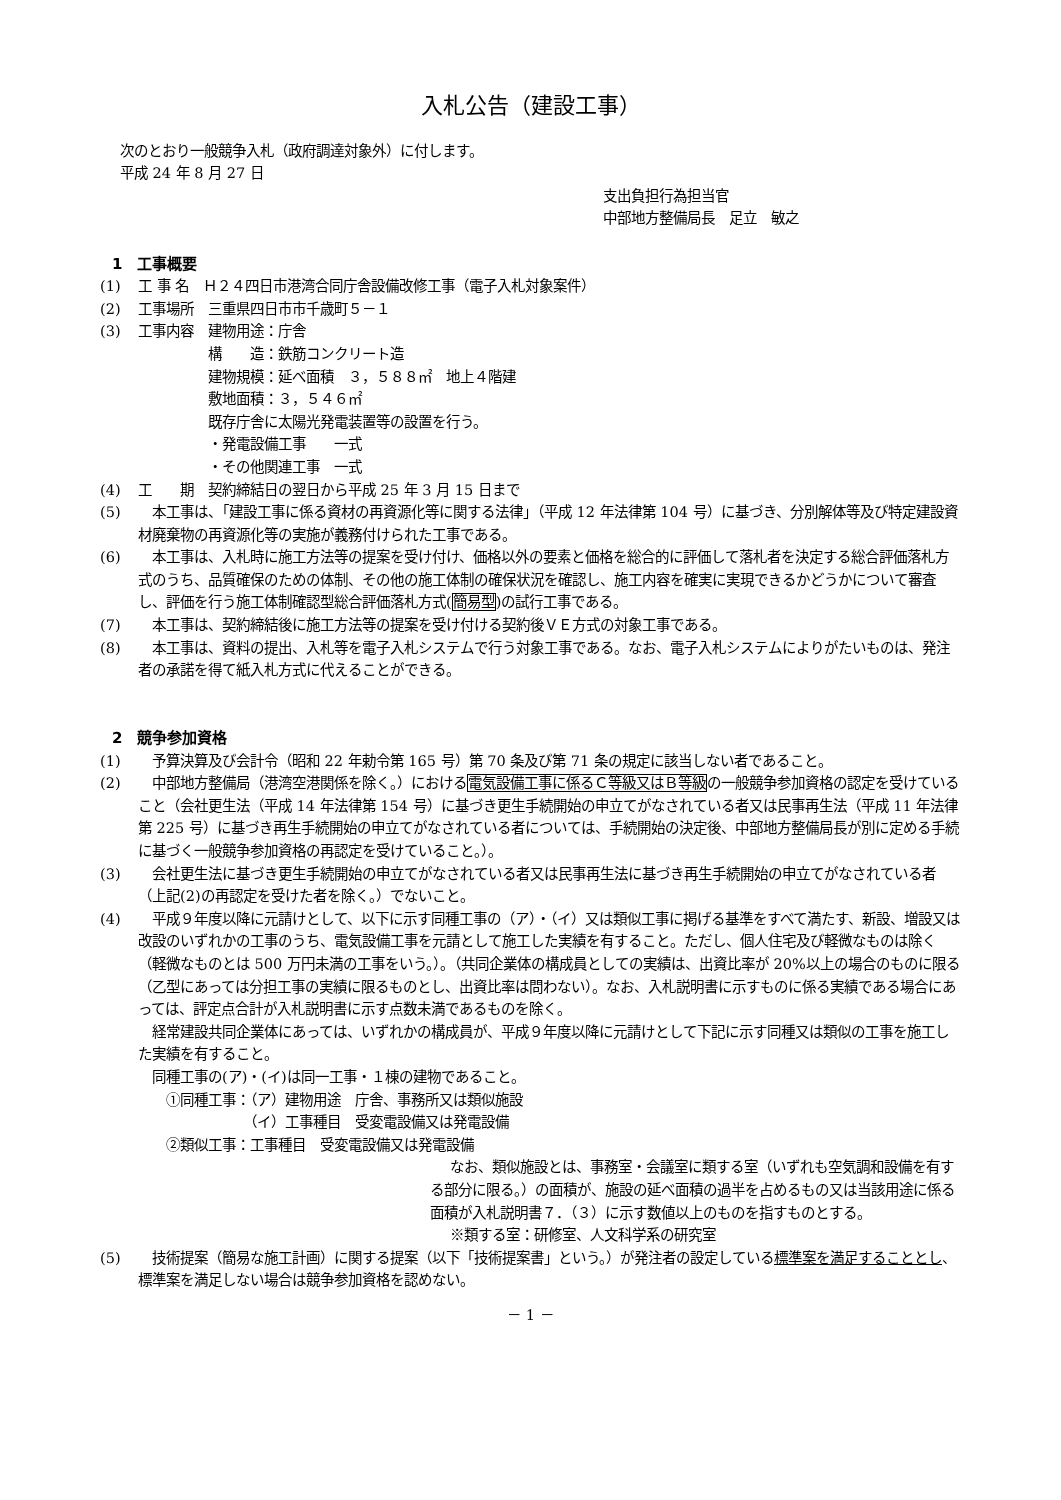入札公告（建設工事）
次のとおり一般競争入札（政府調達対象外）に付します。
平成 24 年 8 月 27 日
支出負担行為担当官
中部地方整備局長　足立　敏之
1　工事概要
(1) 工 事 名　Ｈ２４四日市港湾合同庁舎設備改修工事（電子入札対象案件）
(2) 工事場所　三重県四日市市千歳町５－１
(3) 工事内容　建物用途：庁舎
　　　　　構　　造：鉄筋コンクリート造
　　　　　建物規模：延べ面積　３，５８８㎡　地上４階建
　　　　　敷地面積：３，５４６㎡
　　　　　既存庁舎に太陽光発電装置等の設置を行う。
　　　　　・発電設備工事　　一式
　　　　　・その他関連工事　一式
(4) 工　　期　契約締結日の翌日から平成 25 年 3 月 15 日まで
(5)　本工事は、「建設工事に係る資材の再資源化等に関する法律」（平成 12 年法律第 104 号）に基づき、分別解体等及び特定建設資材廃棄物の再資源化等の実施が義務付けられた工事である。
(6)　本工事は、入札時に施工方法等の提案を受け付け、価格以外の要素と価格を総合的に評価して落札者を決定する総合評価落札方式のうち、品質確保のための体制、その他の施工体制の確保状況を確認し、施工内容を確実に実現できるかどうかについて審査し、評価を行う施工体制確認型総合評価落札方式(簡易型)の試行工事である。
(7)　本工事は、契約締結後に施工方法等の提案を受け付ける契約後ＶＥ方式の対象工事である。
(8)　本工事は、資料の提出、入札等を電子入札システムで行う対象工事である。なお、電子入札システムによりがたいものは、発注者の承諾を得て紙入札方式に代えることができる。
2　競争参加資格
(1)　予算決算及び会計令（昭和 22 年勅令第 165 号）第 70 条及び第 71 条の規定に該当しない者であること。
(2)　中部地方整備局（港湾空港関係を除く。）における電気設備工事に係るＣ等級又はＢ等級の一般競争参加資格の認定を受けていること（会社更生法（平成 14 年法律第 154 号）に基づき更生手続開始の申立てがなされている者又は民事再生法（平成 11 年法律第 225 号）に基づき再生手続開始の申立てがなされている者については、手続開始の決定後、中部地方整備局長が別に定める手続に基づく一般競争参加資格の再認定を受けていること。）。
(3)　会社更生法に基づき更生手続開始の申立てがなされている者又は民事再生法に基づき再生手続開始の申立てがなされている者（上記(2)の再認定を受けた者を除く。）でないこと。
(4)　平成９年度以降に元請けとして、以下に示す同種工事の（ア）・（イ）又は類似工事に掲げる基準をすべて満たす、新設、増設又は改設のいずれかの工事のうち、電気設備工事を元請として施工した実績を有すること。ただし、個人住宅及び軽微なものは除く（軽微なものとは 500 万円未満の工事をいう。）。（共同企業体の構成員としての実績は、出資比率が 20%以上の場合のものに限る（乙型にあっては分担工事の実績に限るものとし、出資比率は問わない）。なお、入札説明書に示すものに係る実績である場合にあっては、評定点合計が入札説明書に示す点数未満であるものを除く。
　経常建設共同企業体にあっては、いずれかの構成員が、平成９年度以降に元請けとして下記に示す同種又は類似の工事を施工した実績を有すること。
　同種工事の(ア)・(イ)は同一工事・１棟の建物であること。
　　①同種工事：（ア）建物用途　庁舎、事務所又は類似施設
　　　　　　　　（イ）工事種目　受変電設備又は発電設備
　　②類似工事：工事種目　受変電設備又は発電設備
なお、類似施設とは、事務室・会議室に類する室（いずれも空気調和設備を有する部分に限る。）の面積が、施設の延べ面積の過半を占めるもの又は当該用途に係る面積が入札説明書７．（３）に示す数値以上のものを指すものとする。
※類する室：研修室、人文科学系の研究室
(5)　技術提案（簡易な施工計画）に関する提案（以下「技術提案書」という。）が発注者の設定している標準案を満足することとし、標準案を満足しない場合は競争参加資格を認めない。
－ 1 －